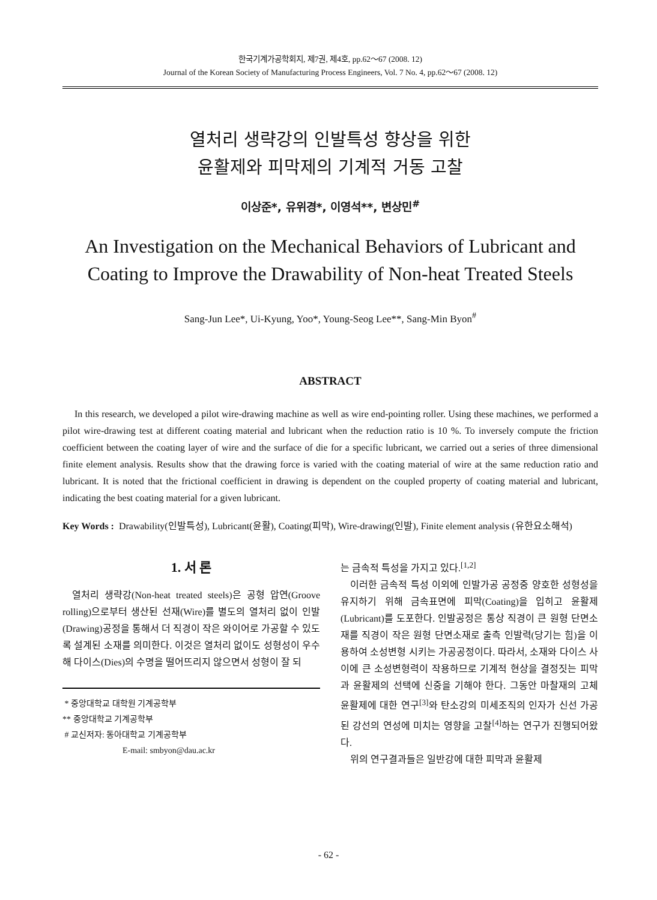한국기계가공학회지, 제7권, 제4호, pp.62～67 (2008. 12)
Journal of the Korean Society of Manufacturing Process Engineers, Vol. 7 No. 4, pp.62～67 (2008. 12)
열처리 생략강의 인발특성 향상을 위한
윤활제와 피막제의 기계적 거동 고찰
이상준*, 유위경*, 이영석**, 변상민<sup>#</sup>
An Investigation on the Mechanical Behaviors of Lubricant and
Coating to Improve the Drawability of Non-heat Treated Steels
Sang-Jun Lee*, Ui-Kyung, Yoo*, Young-Seog Lee**, Sang-Min Byon<sup>#</sup>
ABSTRACT
In this research, we developed a pilot wire-drawing machine as well as wire end-pointing roller. Using these machines, we performed a pilot wire-drawing test at different coating material and lubricant when the reduction ratio is 10 %. To inversely compute the friction coefficient between the coating layer of wire and the surface of die for a specific lubricant, we carried out a series of three dimensional finite element analysis. Results show that the drawing force is varied with the coating material of wire at the same reduction ratio and lubricant. It is noted that the frictional coefficient in drawing is dependent on the coupled property of coating material and lubricant, indicating the best coating material for a given lubricant.
Key Words : Drawability(인발특성), Lubricant(윤활), Coating(피막), Wire-drawing(인발), Finite element analysis (유한요소해석)
1. 서 론
열처리 생략강(Non-heat treated steels)은 공형 압연(Groove rolling)으로부터 생산된 선재(Wire)를 별도의 열처리 없이 인발(Drawing)공정을 통해서 더 직경이 작은 와이어로 가공할 수 있도록 설계된 소재를 의미한다. 이것은 열처리 없이도 성형성이 우수해 다이스(Dies)의 수명을 떨어뜨리지 않으면서 성형이 잘 되
* 중앙대학교 대학원 기계공학부
** 중앙대학교 기계공학부
# 교신저자: 동아대학교 기계공학부
E-mail: smbyon@dau.ac.kr
는 금속적 특성을 가지고 있다.<sup>[1,2]</sup>
이러한 금속적 특성 이외에 인발가공 공정중 양호한 성형성을 유지하기 위해 금속표면에 피막(Coating)을 입히고 윤활제(Lubricant)를 도포한다. 인발공정은 통상 직경이 큰 원형 단면소재를 직경이 작은 원형 단면소재로 출측 인발력(당기는 힘)을 이용하여 소성변형 시키는 가공공정이다. 따라서, 소재와 다이스 사이에 큰 소성변형력이 작용하므로 기계적 현상을 결정짓는 피막과 윤활제의 선택에 신중을 기해야 한다. 그동안 마찰재의 고체 윤활제에 대한 연구<sup>[3]</sup>와 탄소강의 미세조직의 인자가 신선 가공된 강선의 연성에 미치는 영향을 고찰<sup>[4]</sup>하는 연구가 진행되어왔다.
위의 연구결과들은 일반강에 대한 피막과 윤활제
- 62 -